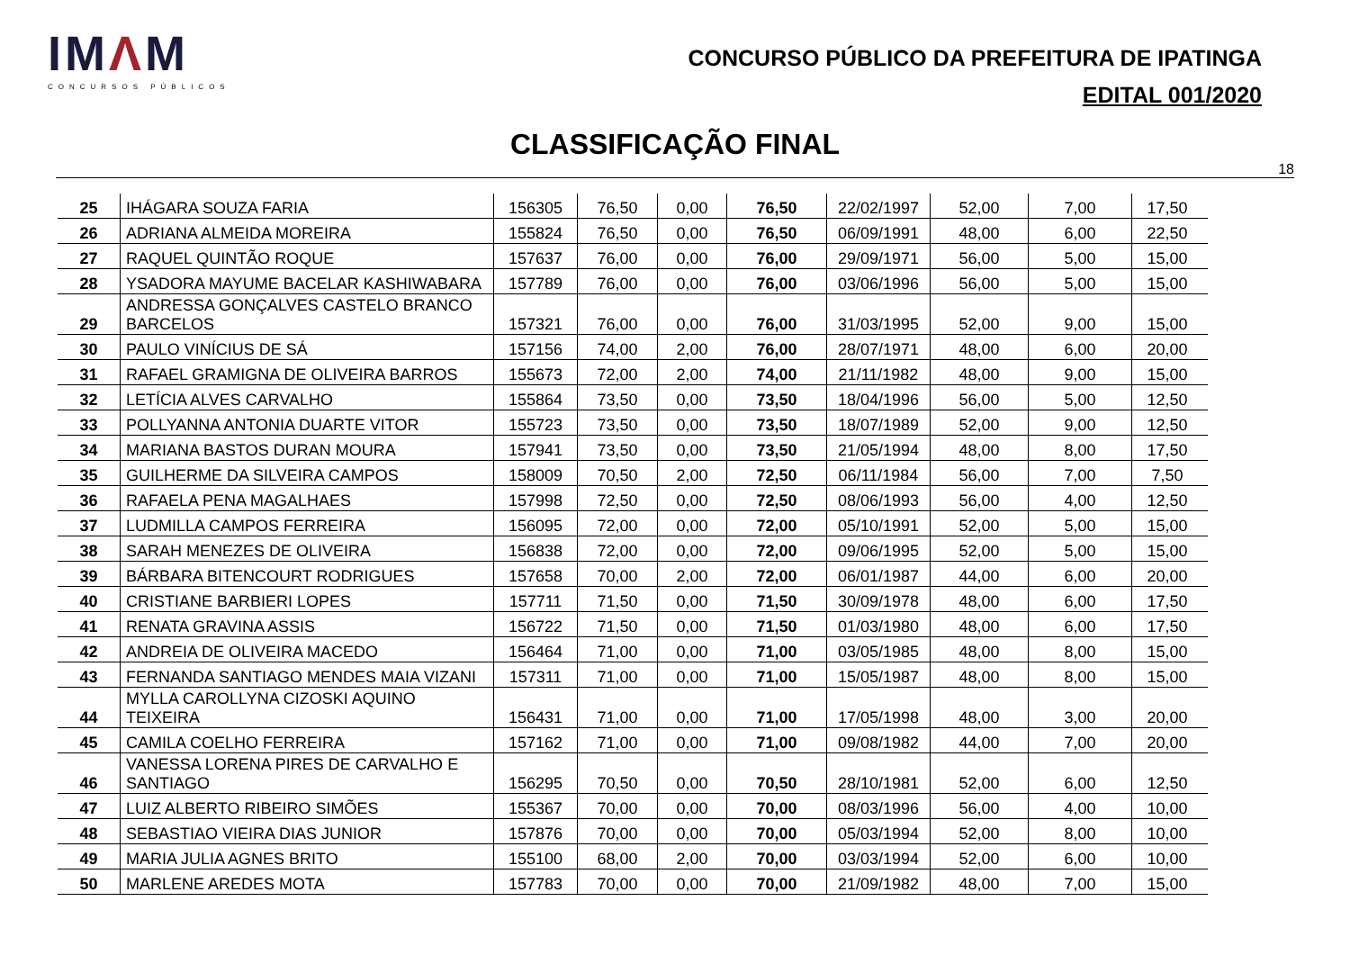IMΛM
CONCURSOS PÚBLICOS
CONCURSO PÚBLICO DA PREFEITURA DE IPATINGA
EDITAL 001/2020
CLASSIFICAÇÃO FINAL
18
| 25 | IHÁGARA SOUZA FARIA | 156305 | 76,50 | 0,00 | 76,50 | 22/02/1997 | 52,00 | 7,00 | 17,50 |
| 26 | ADRIANA ALMEIDA MOREIRA | 155824 | 76,50 | 0,00 | 76,50 | 06/09/1991 | 48,00 | 6,00 | 22,50 |
| 27 | RAQUEL QUINTÃO ROQUE | 157637 | 76,00 | 0,00 | 76,00 | 29/09/1971 | 56,00 | 5,00 | 15,00 |
| 28 | YSADORA MAYUME BACELAR KASHIWABARA | 157789 | 76,00 | 0,00 | 76,00 | 03/06/1996 | 56,00 | 5,00 | 15,00 |
| 29 | ANDRESSA GONÇALVES CASTELO BRANCO BARCELOS | 157321 | 76,00 | 0,00 | 76,00 | 31/03/1995 | 52,00 | 9,00 | 15,00 |
| 30 | PAULO VINÍCIUS DE SÁ | 157156 | 74,00 | 2,00 | 76,00 | 28/07/1971 | 48,00 | 6,00 | 20,00 |
| 31 | RAFAEL GRAMIGNA DE OLIVEIRA BARROS | 155673 | 72,00 | 2,00 | 74,00 | 21/11/1982 | 48,00 | 9,00 | 15,00 |
| 32 | LETÍCIA ALVES CARVALHO | 155864 | 73,50 | 0,00 | 73,50 | 18/04/1996 | 56,00 | 5,00 | 12,50 |
| 33 | POLLYANNA ANTONIA DUARTE VITOR | 155723 | 73,50 | 0,00 | 73,50 | 18/07/1989 | 52,00 | 9,00 | 12,50 |
| 34 | MARIANA BASTOS DURAN MOURA | 157941 | 73,50 | 0,00 | 73,50 | 21/05/1994 | 48,00 | 8,00 | 17,50 |
| 35 | GUILHERME DA SILVEIRA CAMPOS | 158009 | 70,50 | 2,00 | 72,50 | 06/11/1984 | 56,00 | 7,00 | 7,50 |
| 36 | RAFAELA PENA MAGALHAES | 157998 | 72,50 | 0,00 | 72,50 | 08/06/1993 | 56,00 | 4,00 | 12,50 |
| 37 | LUDMILLA CAMPOS FERREIRA | 156095 | 72,00 | 0,00 | 72,00 | 05/10/1991 | 52,00 | 5,00 | 15,00 |
| 38 | SARAH MENEZES DE OLIVEIRA | 156838 | 72,00 | 0,00 | 72,00 | 09/06/1995 | 52,00 | 5,00 | 15,00 |
| 39 | BÁRBARA BITENCOURT RODRIGUES | 157658 | 70,00 | 2,00 | 72,00 | 06/01/1987 | 44,00 | 6,00 | 20,00 |
| 40 | CRISTIANE BARBIERI LOPES | 157711 | 71,50 | 0,00 | 71,50 | 30/09/1978 | 48,00 | 6,00 | 17,50 |
| 41 | RENATA GRAVINA ASSIS | 156722 | 71,50 | 0,00 | 71,50 | 01/03/1980 | 48,00 | 6,00 | 17,50 |
| 42 | ANDREIA DE OLIVEIRA MACEDO | 156464 | 71,00 | 0,00 | 71,00 | 03/05/1985 | 48,00 | 8,00 | 15,00 |
| 43 | FERNANDA SANTIAGO MENDES MAIA VIZANI | 157311 | 71,00 | 0,00 | 71,00 | 15/05/1987 | 48,00 | 8,00 | 15,00 |
| 44 | MYLLA CAROLLYNA CIZOSKI AQUINO TEIXEIRA | 156431 | 71,00 | 0,00 | 71,00 | 17/05/1998 | 48,00 | 3,00 | 20,00 |
| 45 | CAMILA COELHO FERREIRA | 157162 | 71,00 | 0,00 | 71,00 | 09/08/1982 | 44,00 | 7,00 | 20,00 |
| 46 | VANESSA LORENA PIRES DE CARVALHO E SANTIAGO | 156295 | 70,50 | 0,00 | 70,50 | 28/10/1981 | 52,00 | 6,00 | 12,50 |
| 47 | LUIZ ALBERTO RIBEIRO SIMÕES | 155367 | 70,00 | 0,00 | 70,00 | 08/03/1996 | 56,00 | 4,00 | 10,00 |
| 48 | SEBASTIAO VIEIRA DIAS JUNIOR | 157876 | 70,00 | 0,00 | 70,00 | 05/03/1994 | 52,00 | 8,00 | 10,00 |
| 49 | MARIA JULIA AGNES BRITO | 155100 | 68,00 | 2,00 | 70,00 | 03/03/1994 | 52,00 | 6,00 | 10,00 |
| 50 | MARLENE AREDES MOTA | 157783 | 70,00 | 0,00 | 70,00 | 21/09/1982 | 48,00 | 7,00 | 15,00 |